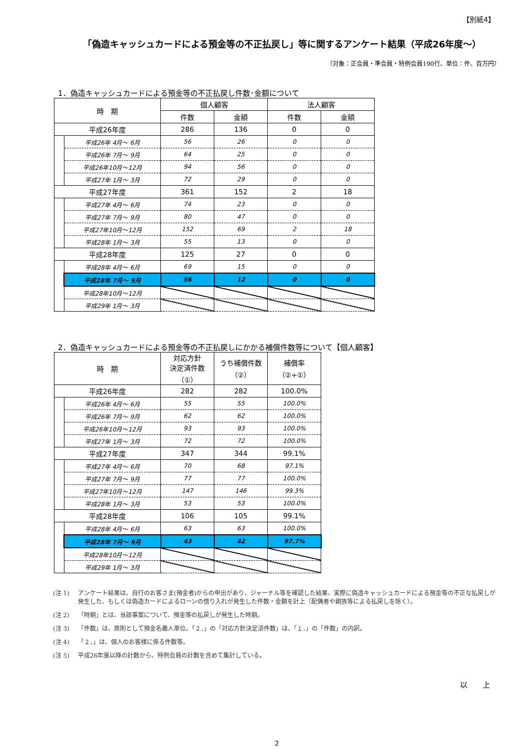【別紙4】
「偽造キャッシュカードによる預金等の不正払戻し」等に関するアンケート結果（平成26年度～）
（対象：正会員・準会員・特例会員190行、単位：件、百万円）
1．偽造キャッシュカードによる預金等の不正払戻し件数･金額について
| 時 期 | | 個人顧客 | | 法人顧客 | |
| --- | --- | --- | --- | --- | --- |
| | | 件数 | 金額 | 件数 | 金額 |
| 平成26年度 | | 286 | 136 | 0 | 0 |
| | 平成26年 4月～ 6月 | 56 | 26 | 0 | 0 |
| | 平成26年 7月～ 9月 | 64 | 25 | 0 | 0 |
| | 平成26年10月～12月 | 94 | 56 | 0 | 0 |
| | 平成27年 1月～ 3月 | 72 | 29 | 0 | 0 |
| 平成27年度 | | 361 | 152 | 2 | 18 |
| | 平成27年 4月～ 6月 | 74 | 23 | 0 | 0 |
| | 平成27年 7月～ 9月 | 80 | 47 | 0 | 0 |
| | 平成27年10月～12月 | 152 | 69 | 2 | 18 |
| | 平成28年 1月～ 3月 | 55 | 13 | 0 | 0 |
| 平成28年度 | | 125 | 27 | 0 | 0 |
| | 平成28年 4月～ 6月 | 69 | 15 | 0 | 0 |
| | 平成28年 7月～ 9月 | 56 | 12 | 0 | 0 |
| | 平成28年10月～12月 | | | | |
| | 平成29年 1月～ 3月 | | | | |
2．偽造キャッシュカードによる預金等の不正払戻しにかかる補償件数等について【個人顧客】
| 時 期 | | 対応方針 決定済件数 （①） | うち補償件数 （②） | 補償率 （②÷①） |
| --- | --- | --- | --- | --- |
| 平成26年度 | | 282 | 282 | 100.0% |
| | 平成26年 4月～ 6月 | 55 | 55 | 100.0% |
| | 平成26年 7月～ 9月 | 62 | 62 | 100.0% |
| | 平成26年10月～12月 | 93 | 93 | 100.0% |
| | 平成27年 1月～ 3月 | 72 | 72 | 100.0% |
| 平成27年度 | | 347 | 344 | 99.1% |
| | 平成27年 4月～ 6月 | 70 | 68 | 97.1% |
| | 平成27年 7月～ 9月 | 77 | 77 | 100.0% |
| | 平成27年10月～12月 | 147 | 146 | 99.3% |
| | 平成28年 1月～ 3月 | 53 | 53 | 100.0% |
| 平成28年度 | | 106 | 105 | 99.1% |
| | 平成28年 4月～ 6月 | 63 | 63 | 100.0% |
| | 平成28年 7月～ 9月 | 43 | 42 | 97.7% |
| | 平成28年10月～12月 | | | |
| | 平成29年 1月～ 3月 | | | |
(注 1) アンケート結果は、自行のお客さま(預金者)からの申出があり、ジャーナル等を確認した結果、実際に偽造キャッシュカードによる預金等の不正な払戻しが発生した、もしくは偽造カードによるローンの借り入れが発生した件数・金額を計上（配偶者や親族等による払戻しを除く）。
(注 2) 「時期」とは、当該事案について、預金等の払戻しが発生した時期。
(注 3) 「件数」は、原則として預金名義人単位。「２．」の「対応方針決定済件数」は、「１．」の「件数」の内訳。
(注 4) 「２．」は、個人のお客様に係る件数等。
(注 5) 平成26年度以降の計数から、特例会員の計数を含めて集計している。
以　　上
2